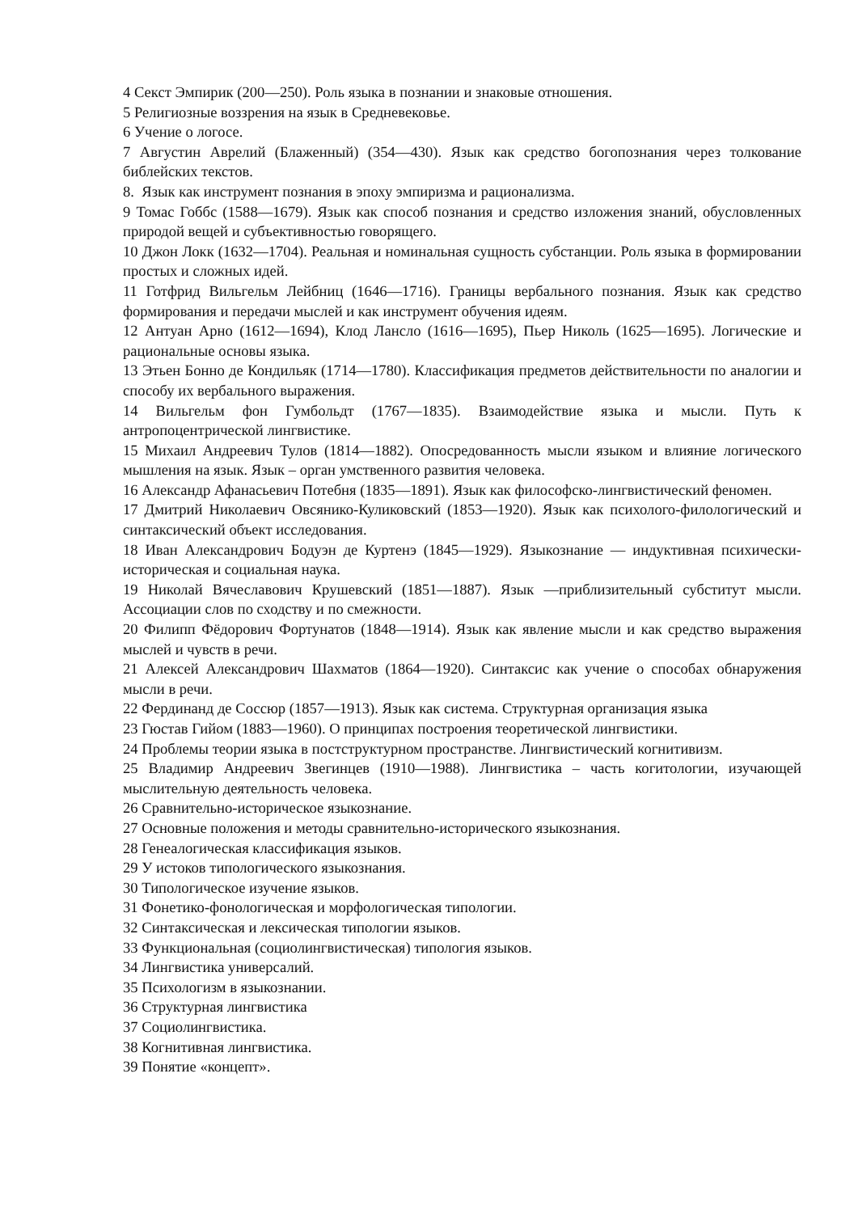4 Секст Эмпирик (200—250). Роль языка в познании и знаковые отношения.
5 Религиозные воззрения на язык в Средневековье.
6 Учение о логосе.
7 Августин Аврелий (Блаженный) (354—430). Язык как средство богопознания через толкование библейских текстов.
8. Язык как инструмент познания в эпоху эмпиризма и рационализма.
9 Томас Гоббс (1588—1679). Язык как способ познания и средство изложения знаний, обусловленных природой вещей и субъективностью говорящего.
10 Джон Локк (1632—1704). Реальная и номинальная сущность субстанции. Роль языка в формировании простых и сложных идей.
11 Готфрид Вильгельм Лейбниц (1646—1716). Границы вербального познания. Язык как средство формирования и передачи мыслей и как инструмент обучения идеям.
12 Антуан Арно (1612—1694), Клод Лансло (1616—1695), Пьер Николь (1625—1695). Логические и рациональные основы языка.
13 Этьен Бонно де Кондильяк (1714—1780). Классификация предметов действительности по аналогии и способу их вербального выражения.
14 Вильгельм фон Гумбольдт (1767—1835). Взаимодействие языка и мысли. Путь к антропоцентрической лингвистике.
15 Михаил Андреевич Тулов (1814—1882). Опосредованность мысли языком и влияние логического мышления на язык. Язык – орган умственного развития человека.
16 Александр Афанасьевич Потебня (1835—1891). Язык как философско-лингвистический феномен.
17 Дмитрий Николаевич Овсянико-Куликовский (1853—1920). Язык как психолого-филологический и синтаксический объект исследования.
18 Иван Александрович Бодуэн де Куртенэ (1845—1929). Языкознание — индуктивная психически-историческая и социальная наука.
19 Николай Вячеславович Крушевский (1851—1887). Язык —приблизительный субститут мысли. Ассоциации слов по сходству и по смежности.
20 Филипп Фёдорович Фортунатов (1848—1914). Язык как явление мысли и как средство выражения мыслей и чувств в речи.
21 Алексей Александрович Шахматов (1864—1920). Синтаксис как учение о способах обнаружения мысли в речи.
22 Фердинанд де Соссюр (1857—1913). Язык как система. Структурная организация языка
23 Гюстав Гийом (1883—1960). О принципах построения теоретической лингвистики.
24 Проблемы теории языка в постструктурном пространстве. Лингвистический когнитивизм.
25 Владимир Андреевич Звегинцев (1910—1988). Лингвистика – часть когитологии, изучающей мыслительную деятельность человека.
26 Сравнительно-историческое языкознание.
27 Основные положения и методы сравнительно-исторического языкознания.
28 Генеалогическая классификация языков.
29 У истоков типологического языкознания.
30 Типологическое изучение языков.
31 Фонетико-фонологическая и морфологическая типологии.
32 Синтаксическая и лексическая типологии языков.
33 Функциональная (социолингвистическая) типология языков.
34 Лингвистика универсалий.
35 Психологизм в языкознании.
36 Структурная лингвистика
37 Социолингвистика.
38 Когнитивная лингвистика.
39 Понятие «концепт».